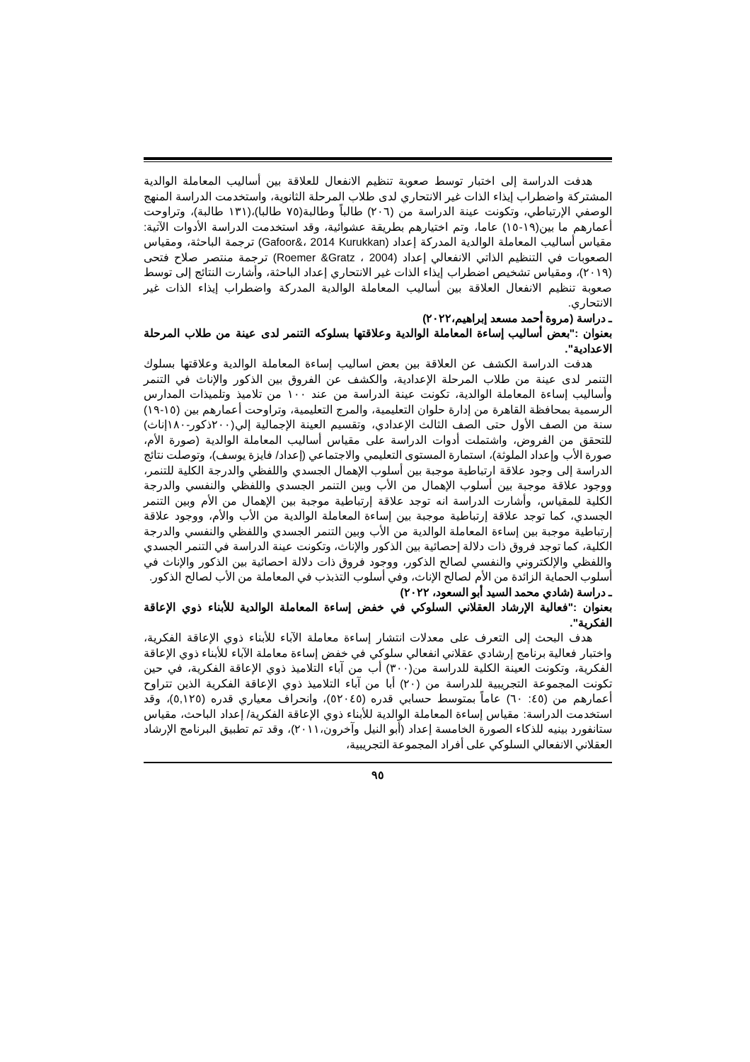هدفت الدراسة إلى اختبار توسط صعوبة تنظيم الانفعال للعلاقة بين أساليب المعاملة الوالدية المشتركة واضطراب إيذاء الذات غير الانتحاري لدى طلاب المرحلة الثانوية، واستخدمت الدراسة المنهج الوصفي الإرتباطي، وتكونت عينة الدراسة من (٢٠٦) طالباً وطالبة(٧٥ طالبا)،(١٣١ طالبة)، وتراوحت أعمارهم ما بين(١٩-١٥) عاما، وتم اختيارهم بطريقة عشوائية، وقد استخدمت الدراسة الأدوات الآتية: مقياس أساليب المعاملة الوالدية المدركة إعداد (Gafoor&، 2014 Kurukkan) ترجمة الباحثة، ومقياس الصعوبات في التنظيم الذاتي الانفعالي إعداد (Roemer &Gratz ، 2004) ترجمة منتصر صلاح فتحى (٢٠١٩)، ومقياس تشخيص اضطراب إيذاء الذات غير الانتحاري إعداد الباحثة، وأشارت النتائج إلى توسط صعوبة تنظيم الانفعال العلاقة بين أساليب المعاملة الوالدية المدركة واضطراب إيذاء الذات غير الانتحاري.
ـ دراسة (مروة أحمد مسعد إبراهيم،٢٠٢٢)
بعنوان :"بعض أساليب إساءة المعاملة الوالدية وعلاقتها بسلوكه التنمر لدى عينة من طلاب المرحلة الاعدادية".
هدفت الدراسة الكشف عن العلاقة بين بعض اساليب إساءة المعاملة الوالدية وعلاقتها بسلوك التنمر لدى عينة من طلاب المرحلة الإعدادية، والكشف عن الفروق بين الذكور والإناث في التنمر وأساليب إساءة المعاملة الوالدية، تكونت عينة الدراسة من عند ١٠٠ من تلاميذ وتلميذات المدارس الرسمية بمحافظة القاهرة من إدارة حلوان التعليمية، والمرج التعليمية، وتراوحت أعمارهم بين (١٥-١٩) سنة من الصف الأول حتى الصف الثالث الإعدادي، وتقسيم العينة الإجمالية إلي(٢٠٠ذكور-١٨٠إناث) للتحقق من الفروض، واشتملت أدوات الدراسة على مقياس أساليب المعاملة الوالدية (صورة الأم، صورة الأب وإعداد الملوثة)، استمارة المستوى التعليمي والاجتماعي (إعداد/ فايزة يوسف)، وتوصلت نتائج الدراسة إلى وجود علاقة ارتباطية موجبة بين أسلوب الإهمال الجسدي واللفظي والدرجة الكلية للتنمر، ووجود علاقة موجبة بين أسلوب الإهمال من الأب وبين التنمر الجسدي واللفظي والنفسي والدرجة الكلية للمقياس، وأشارت الدراسة انه توجد علاقة إرتباطية موجبة بين الإهمال من الأم وبين التنمر الجسدي، كما توجد علاقة إرتباطية موجبة بين إساءة المعاملة الوالدية من الأب والأم، ووجود علاقة إرتباطية موجبة بين إساءة المعاملة الوالدية من الأب وبين التنمر الجسدي واللفظي والنفسي والدرجة الكلية، كما توجد فروق ذات دلالة إحصائية بين الذكور والإناث، وتكونت عينة الدراسة في التنمر الجسدي واللفظي والإلكتروني والنفسي لصالح الذكور، ووجود فروق ذات دلالة احصائية بين الذكور والإناث في أسلوب الحماية الزائدة من الأم لصالح الإناث، وفي أسلوب التذبذب في المعاملة من الأب لصالح الذكور.
ـ دراسة (شادي محمد السيد أبو السعود، ٢٠٢٢)
بعنوان :"فعالية الإرشاد العقلاني السلوكي في خفض إساءة المعاملة الوالدية للأبناء ذوي الإعاقة الفكرية".
هدف البحث إلى التعرف على معدلات انتشار إساءة معاملة الآباء للأبناء ذوي الإعاقة الفكرية، واختبار فعالية برنامج إرشادي عقلاني انفعالي سلوكي في خفض إساءة معاملة الآباء للأبناء ذوي الإعاقة الفكرية، وتكونت العينة الكلية للدراسة من(٣٠٠) أب من آباء التلاميذ ذوي الإعاقة الفكرية، في حين تكونت المجموعة التجريبية للدراسة من (٢٠) أبا من آباء التلاميذ ذوي الإعاقة الفكرية الذين تتراوح أعمارهم من (٤٥: ٦٠) عاماً بمتوسط حسابي قدره (٥٢٠٤٥)، وانحراف معياري قدره (٥,١٢٥)، وقد استخدمت الدراسة: مقياس إساءة المعاملة الوالدية للأبناء ذوي الإعاقة الفكرية/ إعداد الباحث، مقياس ستانفورد بينيه للذكاء الصورة الخامسة إعداد (أبو النيل وآخرون،٢٠١١)، وقد تم تطبيق البرنامج الإرشاد العقلاني الانفعالي السلوكي على أفراد المجموعة التجريبية،
٩٥